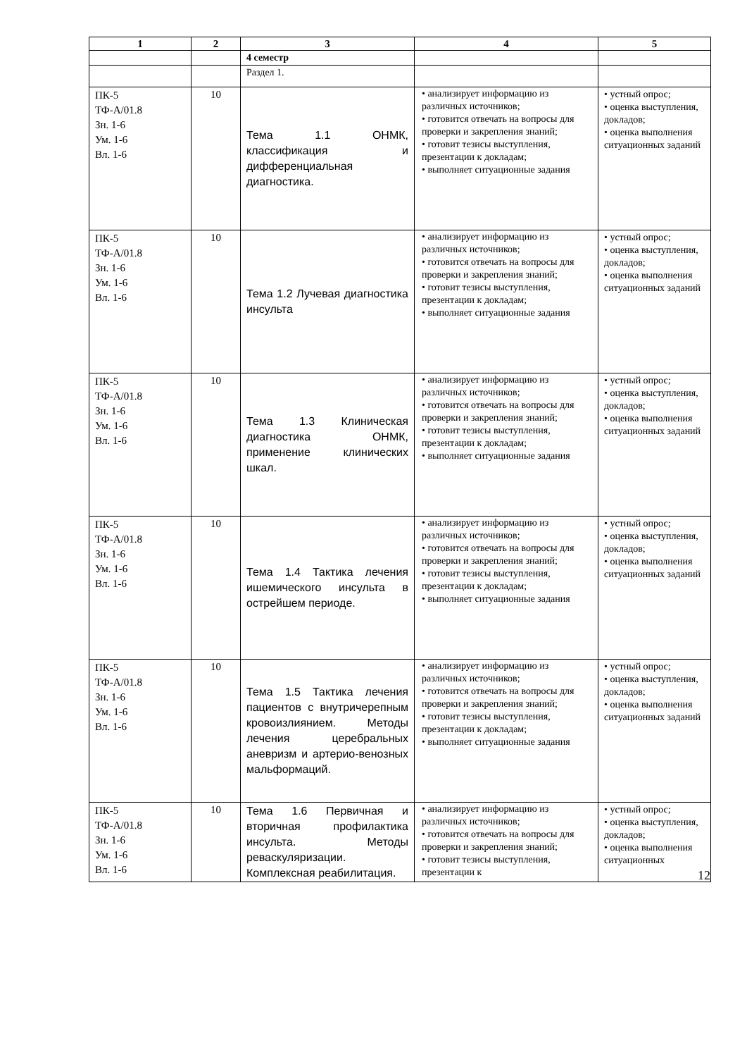| 1 | 2 | 3 | 4 | 5 |
| --- | --- | --- | --- | --- |
| | | 4 семестр | | |
| | | Раздел 1. | | |
| ПК-5 ТФ-А/01.8 Зн. 1-6 Ум. 1-6 Вл. 1-6 | 10 | Тема 1.1 ОНМК, классификация и дифференциальная диагностика. | • анализирует информацию из различных источников; • готовится отвечать на вопросы для проверки и закрепления знаний; • готовит тезисы выступления, презентации к докладам; • выполняет ситуационные задания | • устный опрос; • оценка выступления, докладов; • оценка выполнения ситуационных заданий |
| ПК-5 ТФ-А/01.8 Зн. 1-6 Ум. 1-6 Вл. 1-6 | 10 | Тема 1.2 Лучевая диагностика инсульта | • анализирует информацию из различных источников; • готовится отвечать на вопросы для проверки и закрепления знаний; • готовит тезисы выступления, презентации к докладам; • выполняет ситуационные задания | • устный опрос; • оценка выступления, докладов; • оценка выполнения ситуационных заданий |
| ПК-5 ТФ-А/01.8 Зн. 1-6 Ум. 1-6 Вл. 1-6 | 10 | Тема 1.3 Клиническая диагностика ОНМК, применение клинических шкал. | • анализирует информацию из различных источников; • готовится отвечать на вопросы для проверки и закрепления знаний; • готовит тезисы выступления, презентации к докладам; • выполняет ситуационные задания | • устный опрос; • оценка выступления, докладов; • оценка выполнения ситуационных заданий |
| ПК-5 ТФ-А/01.8 Зн. 1-6 Ум. 1-6 Вл. 1-6 | 10 | Тема 1.4 Тактика лечения ишемического инсульта в острейшем периоде. | • анализирует информацию из различных источников; • готовится отвечать на вопросы для проверки и закрепления знаний; • готовит тезисы выступления, презентации к докладам; • выполняет ситуационные задания | • устный опрос; • оценка выступления, докладов; • оценка выполнения ситуационных заданий |
| ПК-5 ТФ-А/01.8 Зн. 1-6 Ум. 1-6 Вл. 1-6 | 10 | Тема 1.5 Тактика лечения пациентов с внутричерепным кровоизлиянием. Методы лечения церебральных аневризм и артерио-венозных мальформаций. | • анализирует информацию из различных источников; • готовится отвечать на вопросы для проверки и закрепления знаний; • готовит тезисы выступления, презентации к докладам; • выполняет ситуационные задания | • устный опрос; • оценка выступления, докладов; • оценка выполнения ситуационных заданий |
| ПК-5 ТФ-А/01.8 Зн. 1-6 Ум. 1-6 Вл. 1-6 | 10 | Тема 1.6 Первичная и вторичная профилактика инсульта. Методы реваскуляризации. Комплексная реабилитация. | • анализирует информацию из различных источников; • готовится отвечать на вопросы для проверки и закрепления знаний; • готовит тезисы выступления, презентации к | • устный опрос; • оценка выступления, докладов; • оценка выполнения ситуационных |
12